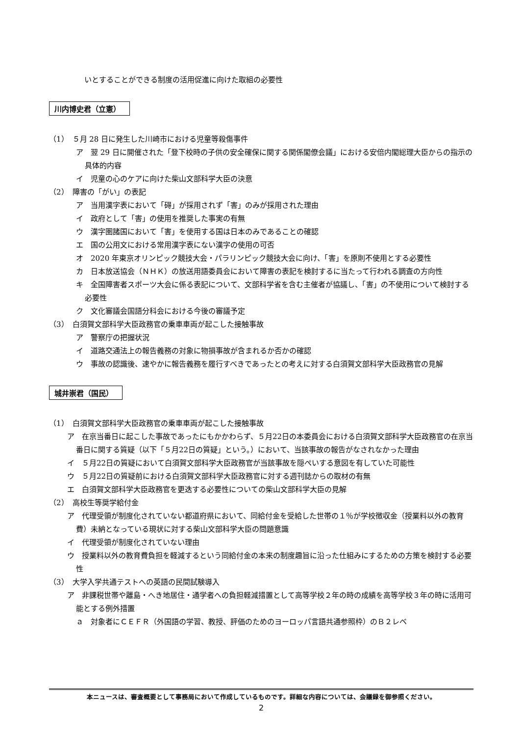いとすることができる制度の活用促進に向けた取組の必要性
川内博史君（立憲）
（1）　５月 28 日に発生した川崎市における児童等殺傷事件
ア　翌 29 日に開催された「登下校時の子供の安全確保に関する関係閣僚会議」における安倍内閣総理大臣からの指示の具体的内容
イ　児童の心のケアに向けた柴山文部科学大臣の決意
（2）　障害の「がい」の表記
ア　当用漢字表において「碍」が採用されず「害」のみが採用された理由
イ　政府として「害」の使用を推奨した事実の有無
ウ　漢字圏諸国において「害」を使用する国は日本のみであることの確認
エ　国の公用文における常用漢字表にない漢字の使用の可否
オ　2020 年東京オリンピック競技大会・パラリンピック競技大会に向け、「害」を原則不使用とする必要性
カ　日本放送協会（ＮＨＫ）の放送用語委員会において障害の表記を検討するに当たって行われる調査の方向性
キ　全国障害者スポーツ大会に係る表記について、文部科学省を含む主催者が協議し、「害」の不使用について検討する必要性
ク　文化審議会国語分科会における今後の審議予定
（3）　白須賀文部科学大臣政務官の乗車車両が起こした接触事故
ア　警察庁の把握状況
イ　道路交通法上の報告義務の対象に物損事故が含まれるか否かの確認
ウ　事故の認識後、速やかに報告義務を履行すべきであったとの考えに対する白須賀文部科学大臣政務官の見解
城井崇君（国民）
（1）　白須賀文部科学大臣政務官の乗車車両が起こした接触事故
ア　在京当番日に起こした事故であったにもかかわらず、５月22日の本委員会における白須賀文部科学大臣政務官の在京当番日に関する質疑（以下「５月22日の質疑」という。）において、当該事故の報告がなされなかった理由
イ　５月22日の質疑において白須賀文部科学大臣政務官が当該事故を隠ぺいする意図を有していた可能性
ウ　５月22日の質疑前における白須賀文部科学大臣政務官に対する週刊誌からの取材の有無
エ　白須賀文部科学大臣政務官を更迭する必要性についての柴山文部科学大臣の見解
（2）　高校生等奨学給付金
ア　代理受領が制度化されていない都道府県において、同給付金を受給した世帯の１％が学校徴収金（授業料以外の教育費）未納となっている現状に対する柴山文部科学大臣の問題意識
イ　代理受領が制度化されていない理由
ウ　授業料以外の教育費負担を軽減するという同給付金の本来の制度趣旨に沿った仕組みにするための方策を検討する必要性
（3）　大学入学共通テストへの英語の民間試験導入
ア　非課税世帯や離島・へき地居住・通学者への負担軽減措置として高等学校２年の時の成績を高等学校３年の時に活用可能とする例外措置
ａ　対象者にＣＥＦＲ（外国語の学習、教授、評価のためのヨーロッパ言語共通参照枠）のＢ２レベ
本ニュースは、審査概要として事務局において作成しているものです。詳細な内容については、会議録を御参照ください。
2